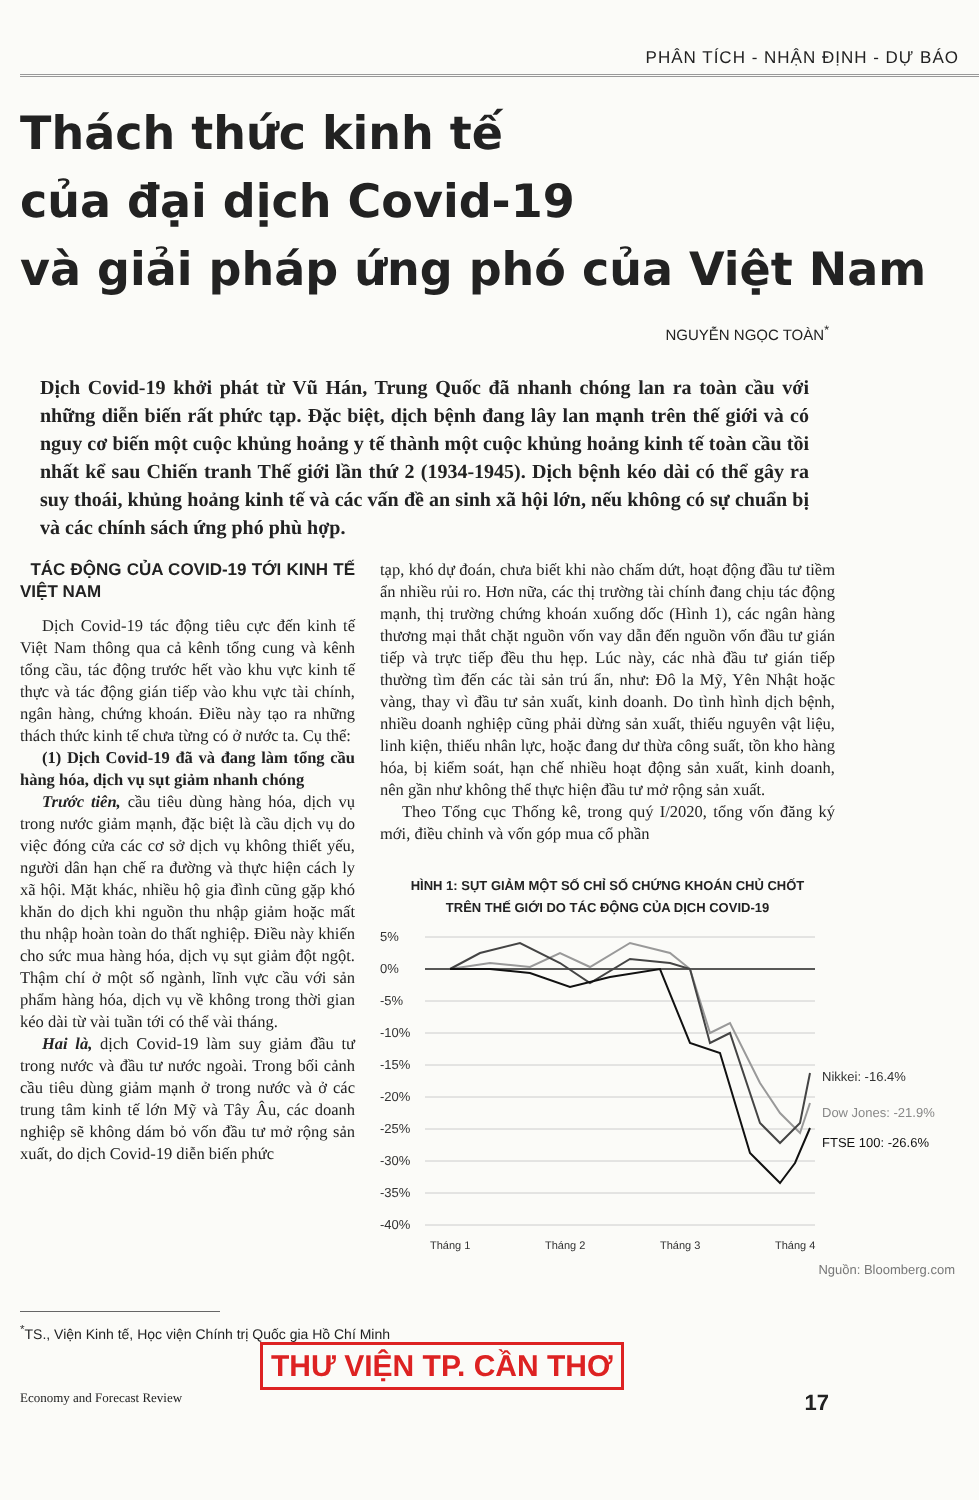PHÂN TÍCH - NHẬN ĐỊNH - DỰ BÁO
Thách thức kinh tế
của đại dịch Covid-19
và giải pháp ứng phó của Việt Nam
NGUYỄN NGỌC TOÀN<sup>*</sup>
Dịch Covid-19 khởi phát từ Vũ Hán, Trung Quốc đã nhanh chóng lan ra toàn cầu với những diễn biến rất phức tạp. Đặc biệt, dịch bệnh đang lây lan mạnh trên thế giới và có nguy cơ biến một cuộc khủng hoảng y tế thành một cuộc khủng hoảng kinh tế toàn cầu tồi nhất kể sau Chiến tranh Thế giới lần thứ 2 (1934-1945). Dịch bệnh kéo dài có thể gây ra suy thoái, khủng hoảng kinh tế và các vấn đề an sinh xã hội lớn, nếu không có sự chuẩn bị và các chính sách ứng phó phù hợp.
TÁC ĐỘNG CỦA COVID-19 TỚI KINH TẾ VIỆT NAM
Dịch Covid-19 tác động tiêu cực đến kinh tế Việt Nam thông qua cả kênh tổng cung và kênh tổng cầu, tác động trước hết vào khu vực kinh tế thực và tác động gián tiếp vào khu vực tài chính, ngân hàng, chứng khoán. Điều này tạo ra những thách thức kinh tế chưa từng có ở nước ta. Cụ thể:
(1) Dịch Covid-19 đã và đang làm tổng cầu hàng hóa, dịch vụ sụt giảm nhanh chóng
Trước tiên, cầu tiêu dùng hàng hóa, dịch vụ trong nước giảm mạnh, đặc biệt là cầu dịch vụ do việc đóng cửa các cơ sở dịch vụ không thiết yếu, người dân hạn chế ra đường và thực hiện cách ly xã hội. Mặt khác, nhiều hộ gia đình cũng gặp khó khăn do dịch khi nguồn thu nhập giảm hoặc mất thu nhập hoàn toàn do thất nghiệp. Điều này khiến cho sức mua hàng hóa, dịch vụ sụt giảm đột ngột. Thậm chí ở một số ngành, lĩnh vực cầu với sản phẩm hàng hóa, dịch vụ về không trong thời gian kéo dài từ vài tuần tới có thể vài tháng.
Hai là, dịch Covid-19 làm suy giảm đầu tư trong nước và đầu tư nước ngoài. Trong bối cảnh cầu tiêu dùng giảm mạnh ở trong nước và ở các trung tâm kinh tế lớn Mỹ và Tây Âu, các doanh nghiệp sẽ không dám bỏ vốn đầu tư mở rộng sản xuất, do dịch Covid-19 diễn biến phức
tạp, khó dự đoán, chưa biết khi nào chấm dứt, hoạt động đầu tư tiềm ẩn nhiều rủi ro. Hơn nữa, các thị trường tài chính đang chịu tác động mạnh, thị trường chứng khoán xuống dốc (Hình 1), các ngân hàng thương mại thắt chặt nguồn vốn vay dẫn đến nguồn vốn đầu tư gián tiếp và trực tiếp đều thu hẹp. Lúc này, các nhà đầu tư gián tiếp thường tìm đến các tài sản trú ẩn, như: Đô la Mỹ, Yên Nhật hoặc vàng, thay vì đầu tư sản xuất, kinh doanh. Do tình hình dịch bệnh, nhiều doanh nghiệp cũng phải dừng sản xuất, thiếu nguyên vật liệu, linh kiện, thiếu nhân lực, hoặc đang dư thừa công suất, tồn kho hàng hóa, bị kiểm soát, hạn chế nhiều hoạt động sản xuất, kinh doanh, nên gần như không thể thực hiện đầu tư mở rộng sản xuất.
Theo Tổng cục Thống kê, trong quý I/2020, tổng vốn đăng ký mới, điều chỉnh và vốn góp mua cổ phần
HÌNH 1: SỤT GIẢM MỘT SỐ CHỈ SỐ CHỨNG KHOÁN CHỦ CHỐT
TRÊN THẾ GIỚI DO TÁC ĐỘNG CỦA DỊCH COVID-19
5%
0%
-5%
-10%
-15%
-20%
-25%
-30%
-35%
-40%
Nikkei: -16.4%
Dow Jones: -21.9%
FTSE 100: -26.6%
Tháng 1
Tháng 2
Tháng 3
Tháng 4
Nguồn: Bloomberg.com
<sup>*</sup> TS., Viện Kinh tế, Học viện Chính trị Quốc gia Hồ Chí Minh
THƯ VIỆN TP. CẦN THƠ
Economy and Forecast Review 17